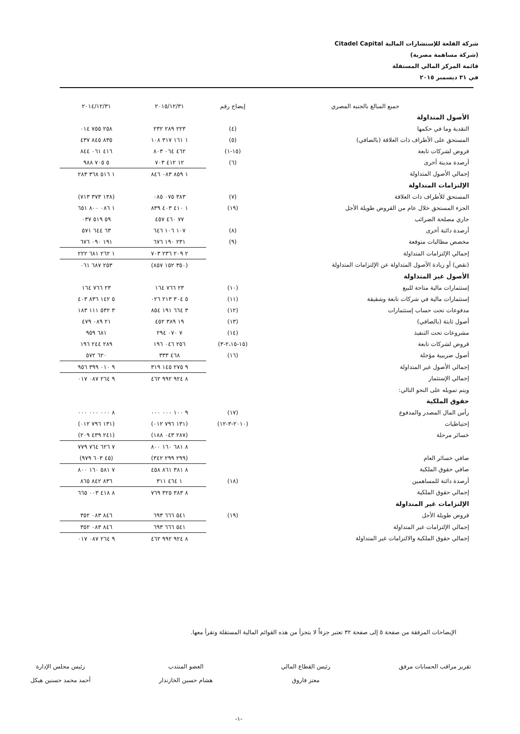شركة القلعة للإستشارات المالية Citadel Capital
(شركة مساهمة مصرية)
قائمة المركز المالي المستقلة
في ٣١ ديسمبر ٢٠١٥
| جميع المبالغ بالجنيه المصري | إيضاح رقم | ٢٠١٥/١٢/٣١ | ٢٠١٤/١٢/٣١ |
| --- | --- | --- | --- |
| الأصول المتداولة | | | |
| النقدية وما في حكمها | (٤) | ٢٢٣ ٢٨٩ ٢٣٢ | ٢٥٨ ٧٥٥ ٠١٤ |
| المستحق على الأطراف ذات العلاقة (بالصافي) | (٥) | ١ ١٦١ ٣١٧ ١٠٨ | ٨٣٥ ٨٤٥ ٤٣٧ |
| قروض لشركات تابعة | (١٥-١) | ٤٦٢ ٠٦٤ ٨٠٣ | ٤١٦ ٠٦١ ٨٤٤ |
| أرصدة مدينة أخرى | (٦) | ١٢ ٤١٢ ٧٠٣ | ٥ ٧٠٥ ٩٨٨ |
| إجمالي الأصول المتداولة | | ١ ٨٥٩ ٠٨٣ ٨٤٦ | ١ ٥١٦ ٣٦٨ ٢٨٣ |
| الإلتزامات المتداولة | | | |
| المستحق للأطراف ذات العلاقة | (٧) | ٣٨٣ ٠٧٥ ٠٨٥ | (١٣٨ ٣٧٣ ٧١٣) |
| الجزء المستحق خلال عام من القروض طويلة الأجل | (١٩) | ١ ٤١٠ ٤٠٣ ٨٣٩ | ١ ٠٨٦ ٨٠٠ ٦٥١ |
| جاري مصلحة الضرائب | | ٧٧ ٤٦٠ ٤٥٧ | ٥٩ ٥١٩ ٠٣٧ |
| أرصدة دائنة أخرى | (٨) | ١٠٧ ١٠٦ ٦٤٦ | ٦٣ ٦٤٤ ٥٧١ |
| مخصص مطالبات متوقعة | (٩) | ٢٣١ ١٩٠ ٦٧٦ | ١٩١ ٠٩٠ ٦٧٦ |
| إجمالي الإلتزامات المتداولة | | ٢ ٢٠٩ ٢٣٦ ٧٠٣ | ١ ٢٦٢ ٦٨١ ٢٢٢ |
| (نقص) أو زيادة الأصول المتداولة عن الإلتزامات المتداولة | | (٣٥٠ ١٥٢ ٨٥٧) | ٢٥٣ ٦٨٧ ٠٦١ |
| الأصول غير المتداولة | | | |
| إستثمارات مالية متاحة للبيع | (١٠) | ٢٣ ٧٦٦ ١٦٤ | ٢٣ ٧٦٦ ١٦٤ |
| إستثمارات مالية في شركات تابعة وشقيقة | (١١) | ٥ ٣٠٤ ٢١٣ ٠٢٦ | ٥ ١٤٢ ٨٣٦ ٤٠٣ |
| مدفوعات تحت حساب إستثمارات | (١٢) | ٣ ٦٦٤ ١٩١ ٨٥٤ | ٣ ٥٣٢ ١١١ ١٨٣ |
| أصول ثابتة (بالصافي) | (١٣) | ١٩ ٣٨٩ ٤٥٢ | ٢١ ٠٨٩ ٤٧٩ |
| مشروعات تحت التنفيذ | (١٤) | ٧ ٠٧٠ ٢٩٤ | ٦٨١ ٩٥٩ |
| قروض لشركات تابعة | (١٥-٢،١٥-٣) | ٢٥٦ ٠٤٦ ١٩٦ | ٢٨٩ ٢٤٤ ١٩٦ |
| أصول ضريبية مؤجلة | (١٦) | ٤٦٨ ٣٣٣ | ٦٢٠ ٥٧٢ |
| إجمالي الأصول غير المتداولة | | ٩ ٢٧٥ ١٤٥ ٣١٩ | ٩ ٠١٠ ٣٩٩ ٩٥٦ |
| إجمالي الإستثمار | | ٨ ٩٢٤ ٩٩٢ ٤٦٢ | ٩ ٢٦٤ ٠٨٧ ٠١٧ |
| ويتم تمويله على النحو التالي: | | | |
| حقوق الملكية | | | |
| رأس المال المصدر والمدفوع | (١٧) | ٩ ١٠٠ ٠٠٠ ٠٠٠ | ٨ ٠٠٠ ٠٠٠ ٠٠٠ |
| إحتياطيات | (٢٠١٠-٣-١٢) | (١٣١ ٧٩٦ ٠١٢) | (١٣١ ٧٩٦ ٠١٢) |
| خسائر مرحلة | | (٢٨٧ ٠٤٣ ١٨٨) | (٢٤١ ٤٣٩ ٢٠٩) |
| | | ٨ ٦٨١ ١٦٠ ٨٠٠ | ٧ ٦٢٦ ٧٦٤ ٧٧٩ |
| صافي خسائر العام | | (٢٩٩ ٢٩٩ ٣٤٢) | (٤٥ ٦٠٣ ٩٧٩) |
| صافي حقوق الملكية | | ٨ ٣٨١ ٨٦١ ٤٥٨ | ٧ ٥٨١ ١٦٠ ٨٠٠ |
| أرصدة دائنة للمساهمين | (١٨) | ١ ٤٦٤ ٣١١ | ٨٣٦ ٨٤٢ ٨٦٥ |
| إجمالي حقوق الملكية | | ٨ ٣٨٣ ٣٢٥ ٧٦٩ | ٨ ٤١٨ ٠٠٣ ٦٦٥ |
| الإلتزامات غير المتداولة | | | |
| قروض طويلة الأجل | (١٩) | ٥٤١ ٦٦٦ ٦٩٣ | ٨٤٦ ٠٨٣ ٣٥٢ |
| إجمالي الإلتزامات غير المتداولة | | ٥٤١ ٦٦٦ ٦٩٣ | ٨٤٦ ٠٨٣ ٣٥٢ |
| إجمالي حقوق الملكية والالتزامات غير المتداولة | | ٨ ٩٢٤ ٩٩٢ ٤٦٢ | ٩ ٢٦٤ ٠٨٧ ٠١٧ |
الإيضاحات المرفقة من صفحة ٥ إلى صفحة ٣٢ تعتبر جزءاً لا يتجزأ من هذه القوائم المالية المستقلة وتقرأ معها.
تقرير مراقب الحسابات مرفق رئيس القطاع المالي
معتز فاروق
العضو المنتدب
هشام حسين الخازندار
رئيس مجلس الإدارة
أحمد محمد حسنين هيكل
-١-